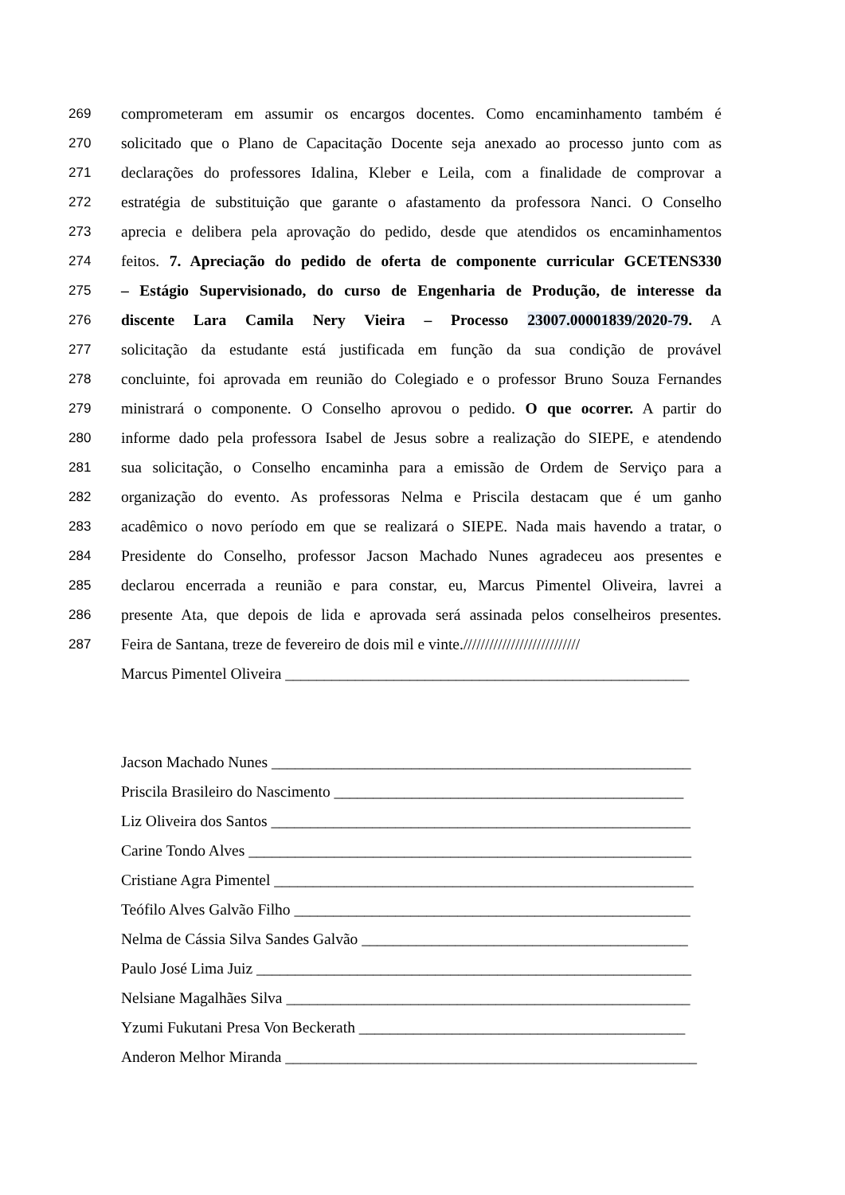269 comprometeram em assumir os encargos docentes. Como encaminhamento também é
270 solicitado que o Plano de Capacitação Docente seja anexado ao processo junto com as
271 declarações do professores Idalina, Kleber e Leila, com a finalidade de comprovar a
272 estratégia de substituição que garante o afastamento da professora Nanci. O Conselho
273 aprecia e delibera pela aprovação do pedido, desde que atendidos os encaminhamentos
274 feitos. 7. Apreciação do pedido de oferta de componente curricular GCETENS330
275 – Estágio Supervisionado, do curso de Engenharia de Produção, de interesse da
276 discente Lara Camila Nery Vieira – Processo 23007.00001839/2020-79. A
277 solicitação da estudante está justificada em função da sua condição de provável
278 concluinte, foi aprovada em reunião do Colegiado e o professor Bruno Souza Fernandes
279 ministrará o componente. O Conselho aprovou o pedido. O que ocorrer. A partir do
280 informe dado pela professora Isabel de Jesus sobre a realização do SIEPE, e atendendo
281 sua solicitação, o Conselho encaminha para a emissão de Ordem de Serviço para a
282 organização do evento. As professoras Nelma e Priscila destacam que é um ganho
283 acadêmico o novo período em que se realizará o SIEPE. Nada mais havendo a tratar, o
284 Presidente do Conselho, professor Jacson Machado Nunes agradeceu aos presentes e
285 declarou encerrada a reunião e para constar, eu, Marcus Pimentel Oliveira, lavrei a
286 presente Ata, que depois de lida e aprovada será assinada pelos conselheiros presentes.
287 Feira de Santana, treze de fevereiro de dois mil e vinte.///////////////////////////
Marcus Pimentel Oliveira ____________________________________________________
Jacson Machado Nunes ______________________________________________________
Priscila Brasileiro do Nascimento _____________________________________________
Liz Oliveira dos Santos ______________________________________________________
Carine Tondo Alves _________________________________________________________
Cristiane Agra Pimentel ______________________________________________________
Teófilo Alves Galvão Filho ___________________________________________________
Nelma de Cássia Silva Sandes Galvão __________________________________________
Paulo José Lima Juiz ________________________________________________________
Nelsiane Magalhães Silva ____________________________________________________
Yzumi Fukutani Presa Von Beckerath __________________________________________
Anderon Melhor Miranda _____________________________________________________